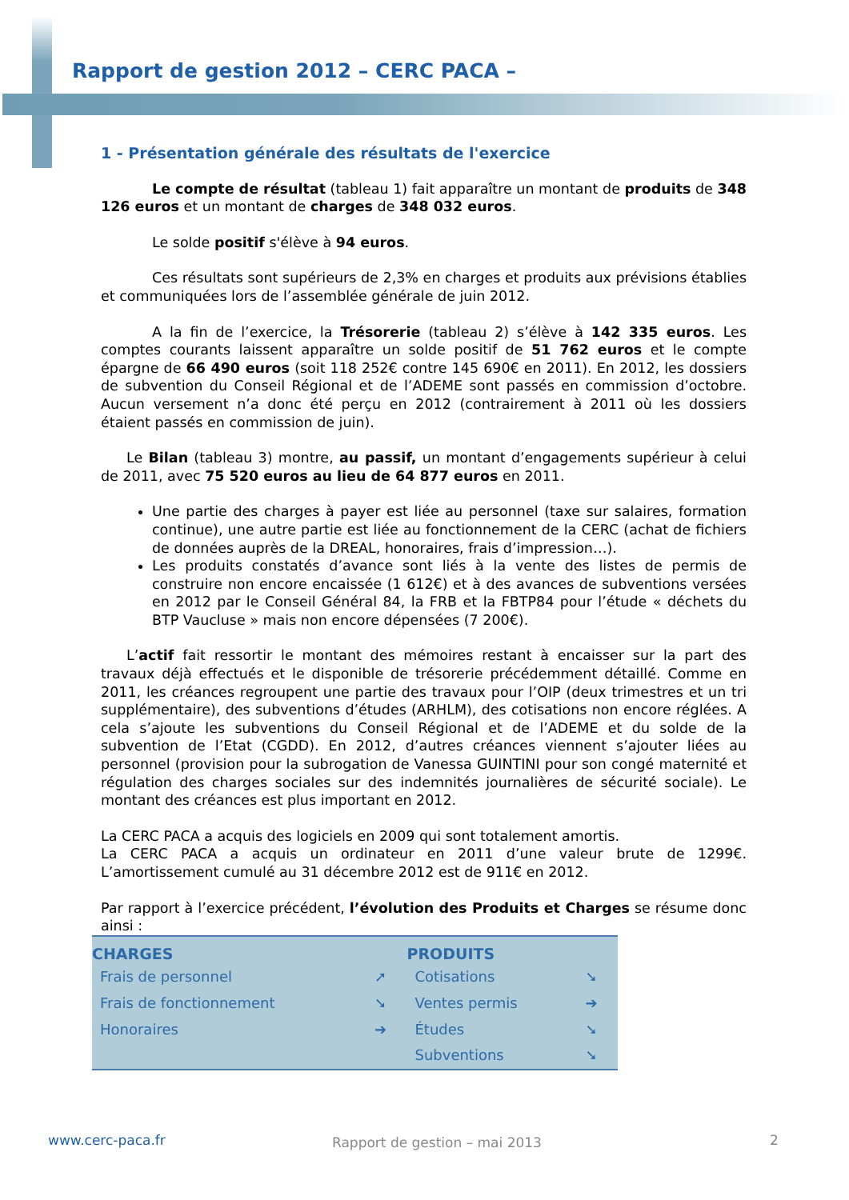Rapport de gestion 2012 – CERC PACA –
1 - Présentation générale des résultats de l'exercice
Le compte de résultat (tableau 1) fait apparaître un montant de produits de 348 126 euros et un montant de charges de 348 032 euros.
Le solde positif s'élève à 94 euros.
Ces résultats sont supérieurs de 2,3% en charges et produits aux prévisions établies et communiquées lors de l’assemblée générale de juin 2012.
A la fin de l’exercice, la Trésorerie (tableau 2) s’élève à 142 335 euros. Les comptes courants laissent apparaître un solde positif de 51 762 euros et le compte épargne de 66 490 euros (soit 118 252€ contre 145 690€ en 2011). En 2012, les dossiers de subvention du Conseil Régional et de l’ADEME sont passés en commission d’octobre. Aucun versement n’a donc été perçu en 2012 (contrairement à 2011 où les dossiers étaient passés en commission de juin).
Le Bilan (tableau 3) montre, au passif, un montant d’engagements supérieur à celui de 2011, avec 75 520 euros au lieu de 64 877 euros en 2011.
Une partie des charges à payer est liée au personnel (taxe sur salaires, formation continue), une autre partie est liée au fonctionnement de la CERC (achat de fichiers de données auprès de la DREAL, honoraires, frais d’impression…).
Les produits constatés d’avance sont liés à la vente des listes de permis de construire non encore encaissée (1 612€) et à des avances de subventions versées en 2012 par le Conseil Général 84, la FRB et la FBTP84 pour l’étude « déchets du BTP Vaucluse » mais non encore dépensées (7 200€).
L’actif fait ressortir le montant des mémoires restant à encaisser sur la part des travaux déjà effectués et le disponible de trésorerie précédemment détaillé. Comme en 2011, les créances regroupent une partie des travaux pour l’OIP (deux trimestres et un tri supplémentaire), des subventions d’études (ARHLM), des cotisations non encore réglées. A cela s’ajoute les subventions du Conseil Régional et de l’ADEME et du solde de la subvention de l’Etat (CGDD). En 2012, d’autres créances viennent s’ajouter liées au personnel (provision pour la subrogation de Vanessa GUINTINI pour son congé maternité et régulation des charges sociales sur des indemnités journalières de sécurité sociale). Le montant des créances est plus important en 2012.
La CERC PACA a acquis des logiciels en 2009 qui sont totalement amortis.
La CERC PACA a acquis un ordinateur en 2011 d’une valeur brute de 1299€. L’amortissement cumulé au 31 décembre 2012 est de 911€ en 2012.
Par rapport à l’exercice précédent, l’évolution des Produits et Charges se résume donc ainsi :
| CHARGES | | PRODUITS | |
| --- | --- | --- | --- |
| Frais de personnel | ➚ | Cotisations | ➘ |
| Frais de fonctionnement | ➘ | Ventes permis | ➔ |
| Honoraires | ➔ | Études | ➘ |
| | | Subventions | ➘ |
www.cerc-paca.fr Rapport de gestion – mai 2013 2